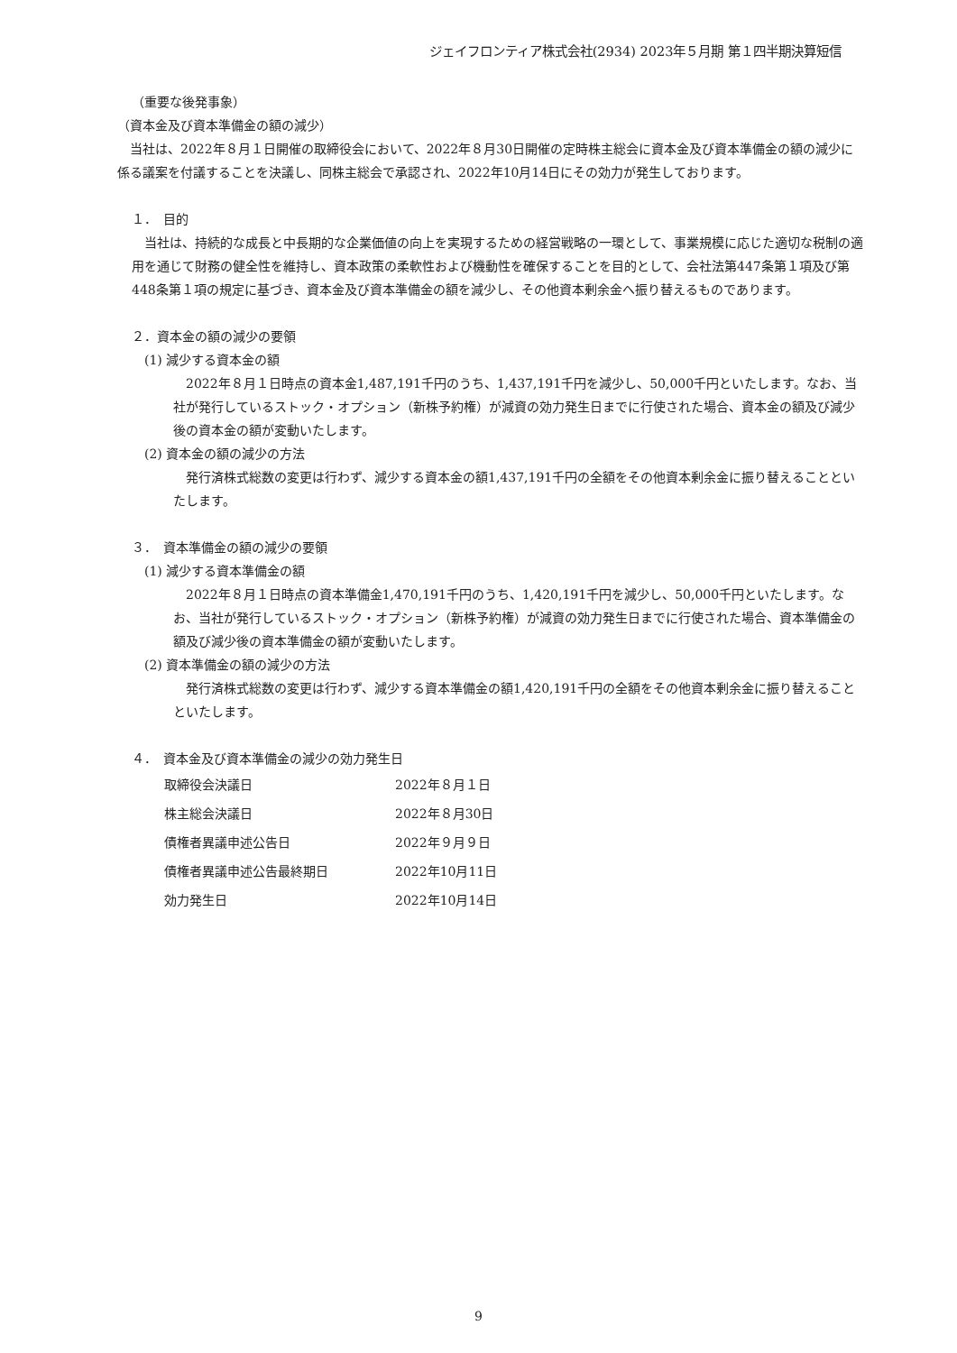ジェイフロンティア株式会社(2934) 2023年５月期 第１四半期決算短信
（重要な後発事象）
（資本金及び資本準備金の額の減少）
　当社は、2022年８月１日開催の取締役会において、2022年８月30日開催の定時株主総会に資本金及び資本準備金の額の減少に係る議案を付議することを決議し、同株主総会で承認され、2022年10月14日にその効力が発生しております。
１．　目的
　当社は、持続的な成長と中長期的な企業価値の向上を実現するための経営戦略の一環として、事業規模に応じた適切な税制の適用を通じて財務の健全性を維持し、資本政策の柔軟性および機動性を確保することを目的として、会社法第447条第１項及び第448条第１項の規定に基づき、資本金及び資本準備金の額を減少し、その他資本剰余金へ振り替えるものであります。
２．資本金の額の減少の要領
(1) 減少する資本金の額
　2022年８月１日時点の資本金1,487,191千円のうち、1,437,191千円を減少し、50,000千円といたします。なお、当社が発行しているストック・オプション（新株予約権）が減資の効力発生日までに行使された場合、資本金の額及び減少後の資本金の額が変動いたします。
(2) 資本金の額の減少の方法
　発行済株式総数の変更は行わず、減少する資本金の額1,437,191千円の全額をその他資本剰余金に振り替えることといたします。
３．　資本準備金の額の減少の要領
(1) 減少する資本準備金の額
　2022年８月１日時点の資本準備金1,470,191千円のうち、1,420,191千円を減少し、50,000千円といたします。なお、当社が発行しているストック・オプション（新株予約権）が減資の効力発生日までに行使された場合、資本準備金の額及び減少後の資本準備金の額が変動いたします。
(2) 資本準備金の額の減少の方法
　発行済株式総数の変更は行わず、減少する資本準備金の額1,420,191千円の全額をその他資本剰余金に振り替えることといたします。
４．　資本金及び資本準備金の減少の効力発生日
| 取締役会決議日 | 2022年８月１日 |
| 株主総会決議日 | 2022年８月30日 |
| 債権者異議申述公告日 | 2022年９月９日 |
| 債権者異議申述公告最終期日 | 2022年10月11日 |
| 効力発生日 | 2022年10月14日 |
9